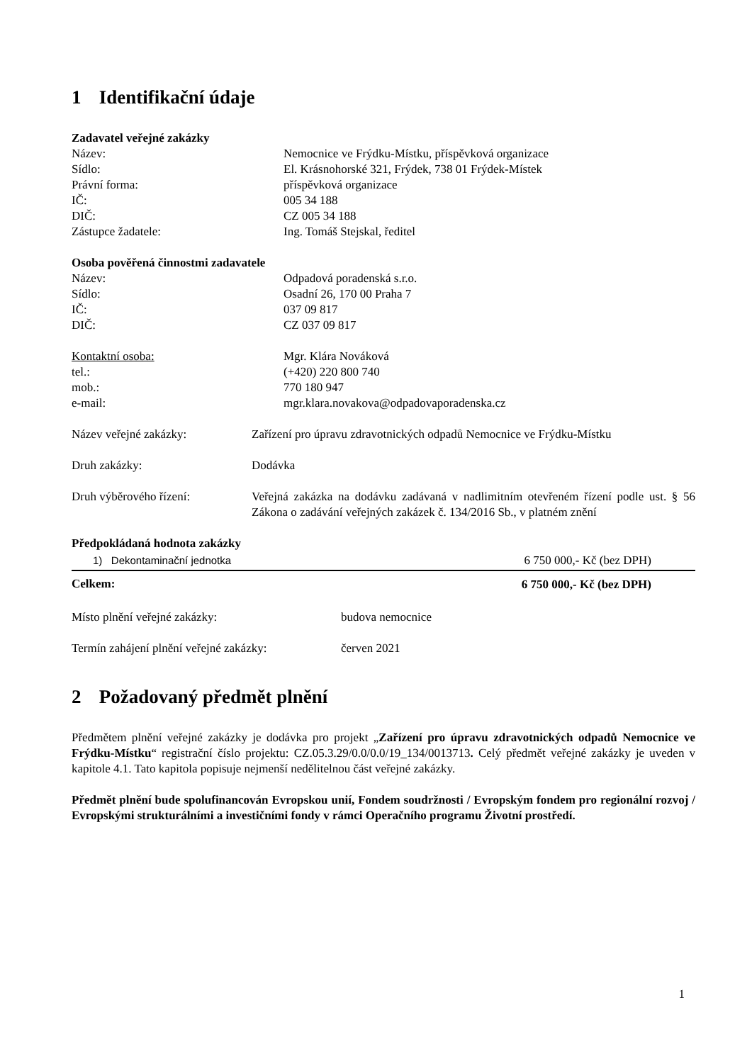1 Identifikační údaje
Zadavatel veřejné zakázky
| Název: | Nemocnice ve Frýdku-Místku, příspěvková organizace |
| Sídlo: | El. Krásnohorské 321, Frýdek, 738 01 Frýdek-Místek |
| Právní forma: | příspěvková organizace |
| IČ: | 005 34 188 |
| DIČ: | CZ 005 34 188 |
| Zástupce žadatele: | Ing. Tomáš Stejskal, ředitel |
Osoba pověřená činnostmi zadavatele
| Název: | Odpadová poradenská s.r.o. |
| Sídlo: | Osadní 26, 170 00 Praha 7 |
| IČ: | 037 09 817 |
| DIČ: | CZ 037 09 817 |
| Kontaktní osoba: | Mgr. Klára Nováková |
| tel.: | (+420) 220 800 740 |
| mob.: | 770 180 947 |
| e-mail: | mgr.klara.novakova@odpadovaporadenska.cz |
| Název veřejné zakázky: | Zařízení pro úpravu zdravotnických odpadů Nemocnice ve Frýdku-Místku |
| Druh zakázky: | Dodávka |
| Druh výběrového řízení: | Veřejná zakázka na dodávku zadávaná v nadlimitním otevřeném řízení podle ust. § 56 Zákona o zadávání veřejných zakázek č. 134/2016 Sb., v platném znění |
Předpokládaná hodnota zakázky
| 1) Dekontaminační jednotka | 6 750 000,- Kč (bez DPH) |
| Celkem: | 6 750 000,- Kč (bez DPH) |
| Místo plnění veřejné zakázky: | budova nemocnice |
| Termín zahájení plnění veřejné zakázky: | červen 2021 |
2 Požadovaný předmět plnění
Předmětem plnění veřejné zakázky je dodávka pro projekt „Zařízení pro úpravu zdravotnických odpadů Nemocnice ve Frýdku-Místku“ registrační číslo projektu: CZ.05.3.29/0.0/0.0/19_134/0013713. Celý předmět veřejné zakázky je uveden v kapitole 4.1. Tato kapitola popisuje nejmenší nedělitelnou část veřejné zakázky.
Předmět plnění bude spolufinancován Evropskou unií, Fondem soudržnosti / Evropským fondem pro regionální rozvoj / Evropskými strukturálními a investičními fondy v rámci Operačního programu Životní prostředí.
1